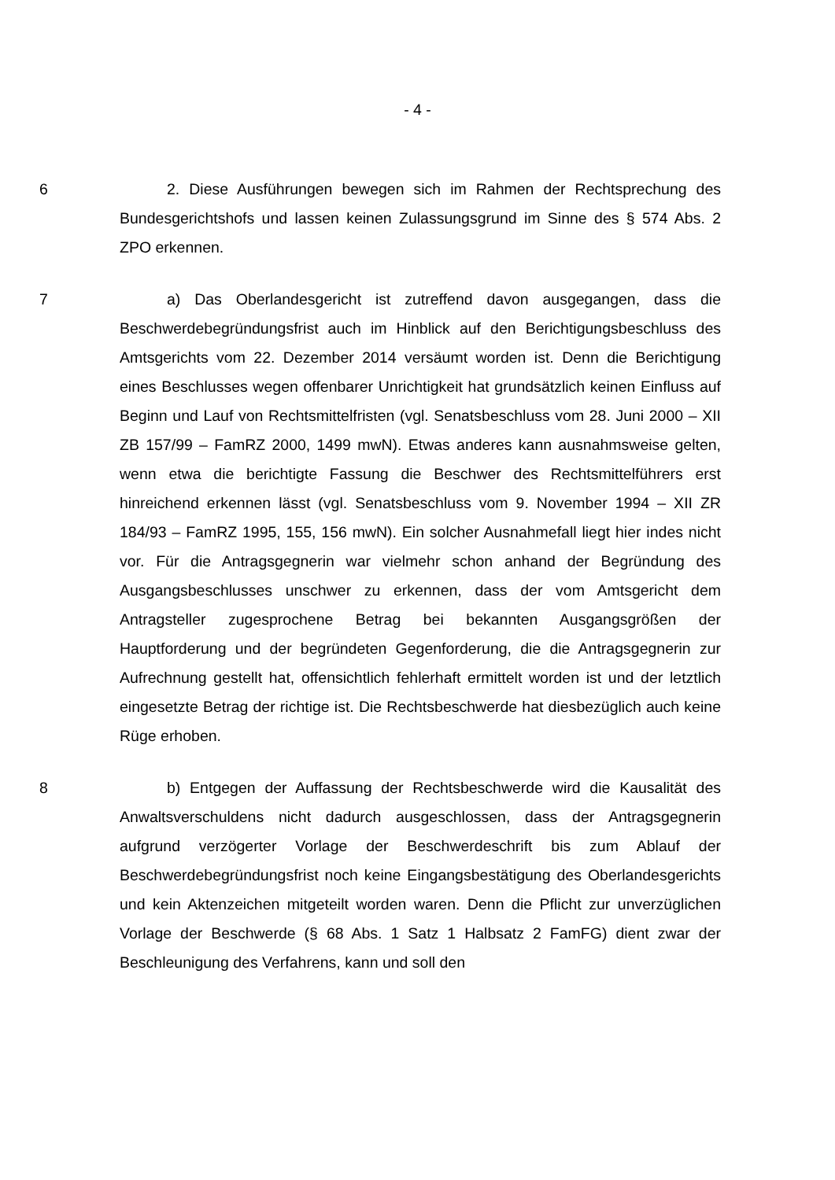- 4 -
6 2. Diese Ausführungen bewegen sich im Rahmen der Rechtsprechung des Bundesgerichtshofs und lassen keinen Zulassungsgrund im Sinne des § 574 Abs. 2 ZPO erkennen.
7 a) Das Oberlandesgericht ist zutreffend davon ausgegangen, dass die Beschwerdebegründungsfrist auch im Hinblick auf den Berichtigungsbeschluss des Amtsgerichts vom 22. Dezember 2014 versäumt worden ist. Denn die Berichtigung eines Beschlusses wegen offenbarer Unrichtigkeit hat grundsätzlich keinen Einfluss auf Beginn und Lauf von Rechtsmittelfristen (vgl. Senatsbeschluss vom 28. Juni 2000 – XII ZB 157/99 – FamRZ 2000, 1499 mwN). Etwas anderes kann ausnahmsweise gelten, wenn etwa die berichtigte Fassung die Beschwer des Rechtsmittelführers erst hinreichend erkennen lässt (vgl. Senatsbeschluss vom 9. November 1994 – XII ZR 184/93 – FamRZ 1995, 155, 156 mwN). Ein solcher Ausnahmefall liegt hier indes nicht vor. Für die Antragsgegnerin war vielmehr schon anhand der Begründung des Ausgangsbeschlusses unschwer zu erkennen, dass der vom Amtsgericht dem Antragsteller zugesprochene Betrag bei bekannten Ausgangsgrößen der Hauptforderung und der begründeten Gegenforderung, die die Antragsgegnerin zur Aufrechnung gestellt hat, offensichtlich fehlerhaft ermittelt worden ist und der letztlich eingesetzte Betrag der richtige ist. Die Rechtsbeschwerde hat diesbezüglich auch keine Rüge erhoben.
8 b) Entgegen der Auffassung der Rechtsbeschwerde wird die Kausalität des Anwaltsverschuldens nicht dadurch ausgeschlossen, dass der Antragsgegnerin aufgrund verzögerter Vorlage der Beschwerdeschrift bis zum Ablauf der Beschwerdebegründungsfrist noch keine Eingangsbestätigung des Oberlandesgerichts und kein Aktenzeichen mitgeteilt worden waren. Denn die Pflicht zur unverzüglichen Vorlage der Beschwerde (§ 68 Abs. 1 Satz 1 Halbsatz 2 FamFG) dient zwar der Beschleunigung des Verfahrens, kann und soll den